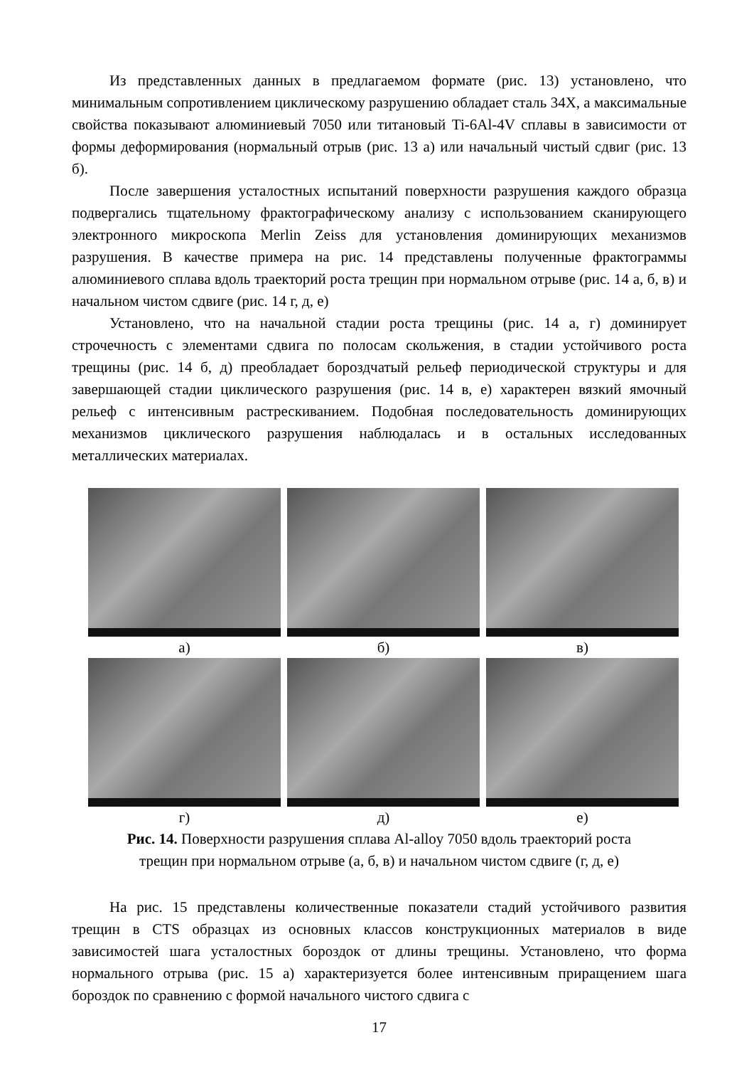Из представленных данных в предлагаемом формате (рис. 13) установлено, что минимальным сопротивлением циклическому разрушению обладает сталь 34Х, а максимальные свойства показывают алюминиевый 7050 или титановый Ti-6Al-4V сплавы в зависимости от формы деформирования (нормальный отрыв (рис. 13 а) или начальный чистый сдвиг (рис. 13 б).
После завершения усталостных испытаний поверхности разрушения каждого образца подвергались тщательному фрактографическому анализу с использованием сканирующего электронного микроскопа Merlin Zeiss для установления доминирующих механизмов разрушения. В качестве примера на рис. 14 представлены полученные фрактограммы алюминиевого сплава вдоль траекторий роста трещин при нормальном отрыве (рис. 14 а, б, в) и начальном чистом сдвиге (рис. 14 г, д, е)
Установлено, что на начальной стадии роста трещины (рис. 14 а, г) доминирует строчечность с элементами сдвига по полосам скольжения, в стадии устойчивого роста трещины (рис. 14 б, д) преобладает бороздчатый рельеф периодической структуры и для завершающей стадии циклического разрушения (рис. 14 в, е) характерен вязкий ямочный рельеф с интенсивным растрескиванием. Подобная последовательность доминирующих механизмов циклического разрушения наблюдалась и в остальных исследованных металлических материалах.
а)
б)
в)
г)
д)
е)
Рис. 14. Поверхности разрушения сплава Al-alloy 7050 вдоль траекторий роста
трещин при нормальном отрыве (а, б, в) и начальном чистом сдвиге (г, д, е)
На рис. 15 представлены количественные показатели стадий устойчивого развития трещин в CTS образцах из основных классов конструкционных материалов в виде зависимостей шага усталостных бороздок от длины трещины. Установлено, что форма нормального отрыва (рис. 15 а) характеризуется более интенсивным приращением шага бороздок по сравнению с формой начального чистого сдвига с
17